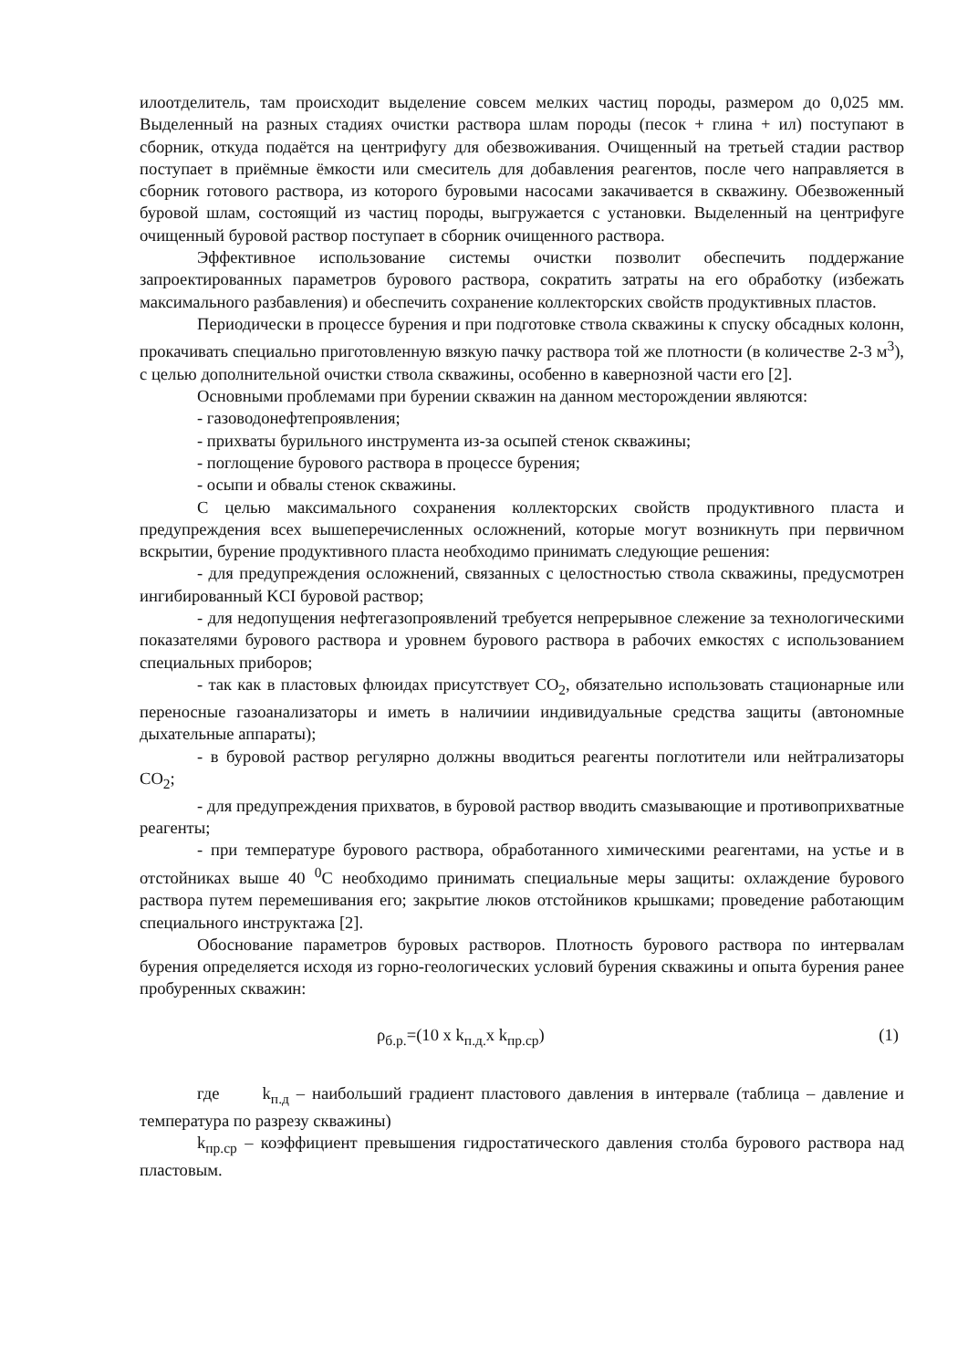илоотделитель, там происходит выделение совсем мелких частиц породы, размером до 0,025 мм. Выделенный на разных стадиях очистки раствора шлам породы (песок + глина + ил) поступают в сборник, откуда подаётся на центрифугу для обезвоживания. Очищенный на третьей стадии раствор поступает в приёмные ёмкости или смеситель для добавления реагентов, после чего направляется в сборник готового раствора, из которого буровыми насосами закачивается в скважину. Обезвоженный буровой шлам, состоящий из частиц породы, выгружается с установки. Выделенный на центрифуге очищенный буровой раствор поступает в сборник очищенного раствора.
Эффективное использование системы очистки позволит обеспечить поддержание запроектированных параметров бурового раствора, сократить затраты на его обработку (избежать максимального разбавления) и обеспечить сохранение коллекторских свойств продуктивных пластов.
Периодически в процессе бурения и при подготовке ствола скважины к спуску обсадных колонн, прокачивать специально приготовленную вязкую пачку раствора той же плотности (в количестве 2-3 м<sup>3</sup>), с целью дополнительной очистки ствола скважины, особенно в кавернозной части его [2].
Основными проблемами при бурении скважин на данном месторождении являются:
- газоводонефтепроявления;
- прихваты бурильного инструмента из-за осыпей стенок скважины;
- поглощение бурового раствора в процессе бурения;
- осыпи и обвалы стенок скважины.
С целью максимального сохранения коллекторских свойств продуктивного пласта и предупреждения всех вышеперечисленных осложнений, которые могут возникнуть при первичном вскрытии, бурение продуктивного пласта необходимо принимать следующие решения:
- для предупреждения осложнений, связанных с целостностью ствола скважины, предусмотрен ингибированный KCI буровой раствор;
- для недопущения нефтегазопроявлений требуется непрерывное слежение за технологическими показателями бурового раствора и уровнем бурового раствора в рабочих емкостях с использованием специальных приборов;
- так как в пластовых флюидах присутствует CO<sub>2</sub>, обязательно использовать стационарные или переносные газоанализаторы и иметь в наличиии индивидуальные средства защиты (автономные дыхательные аппараты);
- в буровой раствор регулярно должны вводиться реагенты поглотители или нейтрализаторы CO<sub>2</sub>;
- для предупреждения прихватов, в буровой раствор вводить смазывающие и противоприхватные реагенты;
- при температуре бурового раствора, обработанного химическими реагентами, на устье и в отстойниках выше 40 <sup>0</sup>С необходимо принимать специальные меры защиты: охлаждение бурового раствора путем перемешивания его; закрытие люков отстойников крышками; проведение работающим специального инструктажа [2].
Обоснование параметров буровых растворов. Плотность бурового раствора по интервалам бурения определяется исходя из горно-геологических условий бурения скважины и опыта бурения ранее пробуренных скважин:
ρ<sub>б.р.</sub>=(10 х k<sub>п.д.</sub>х k<sub>пр.ср</sub>) (1)
где k<sub>п.д</sub> – наибольший градиент пластового давления в интервале (таблица – давление и температура по разрезу скважины)
k<sub>пр.ср</sub> – коэффициент превышения гидростатического давления столба бурового раствора над пластовым.